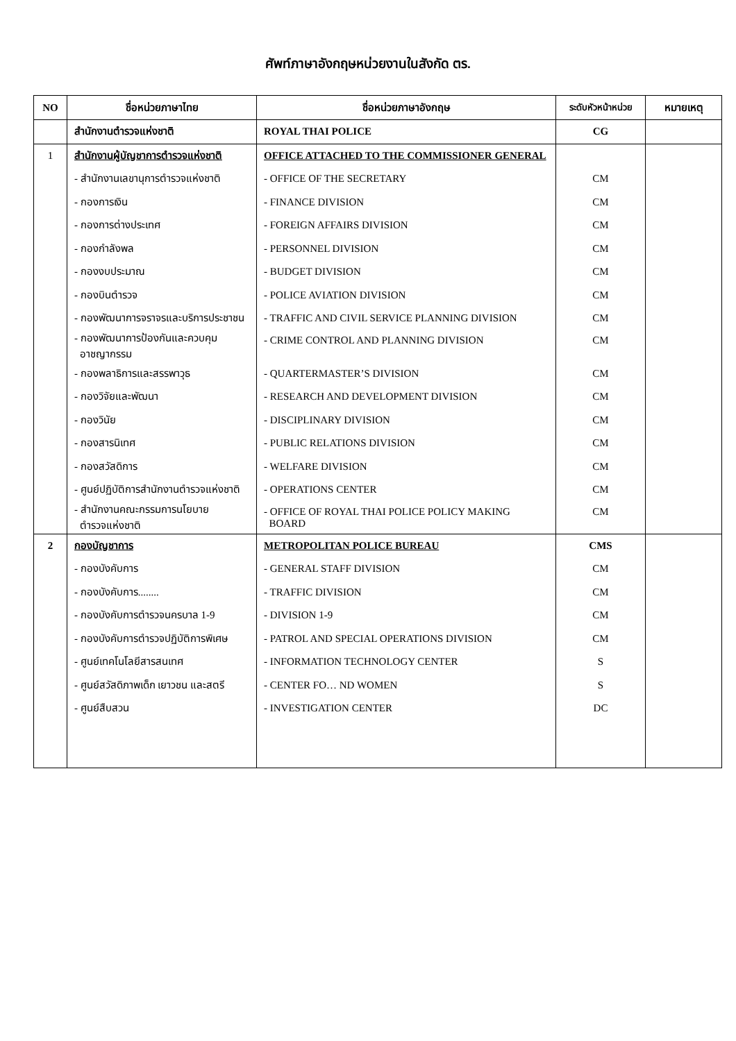ศัพท์ภาษาอังกฤษหน่วยงานในสังกัด ตร.
| NO | ชื่อหน่วยภาษาไทย | ชื่อหน่วยภาษาอังกฤษ | ระดับหัวหน้าหน่วย | หมายเหตุ |
| --- | --- | --- | --- | --- |
| | สำนักงานตำรวจแห่งชาติ | ROYAL THAI POLICE | CG | |
| 1 | สำนักงานผู้บัญชาการตำรวจแห่งชาติ | OFFICE ATTACHED TO THE COMMISSIONER GENERAL | | |
| | - สำนักงานเลขานุการตำรวจแห่งชาติ | - OFFICE OF THE SECRETARY | CM | |
| | - กองการเงิน | - FINANCE DIVISION | CM | |
| | - กองการต่างประเทศ | - FOREIGN AFFAIRS DIVISION | CM | |
| | - กองกำลังพล | - PERSONNEL DIVISION | CM | |
| | - กองงบประมาณ | - BUDGET DIVISION | CM | |
| | - กองบินตำรวจ | - POLICE AVIATION DIVISION | CM | |
| | - กองพัฒนาการจราจรและบริการประชาชน | - TRAFFIC AND CIVIL SERVICE PLANNING DIVISION | CM | |
| | - กองพัฒนาการป้องกันและควบคุม อาชญากรรม | - CRIME CONTROL AND PLANNING DIVISION | CM | |
| | - กองพลาธิการและสรรพาวุธ | - QUARTERMASTER’S DIVISION | CM | |
| | - กองวิจัยและพัฒนา | - RESEARCH AND DEVELOPMENT DIVISION | CM | |
| | - กองวินัย | - DISCIPLINARY DIVISION | CM | |
| | - กองสารนิเทศ | - PUBLIC RELATIONS DIVISION | CM | |
| | - กองสวัสดิการ | - WELFARE DIVISION | CM | |
| | - ศูนย์ปฏิบัติการสำนักงานตำรวจแห่งชาติ | - OPERATIONS CENTER | CM | |
| | - สำนักงานคณะกรรมการนโยบาย ตำรวจแห่งชาติ | - OFFICE OF ROYAL THAI POLICE POLICY MAKING BOARD | CM | |
| 2 | กองบัญชาการ | METROPOLITAN POLICE BUREAU | CMS | |
| | - กองบังคับการ | - GENERAL STAFF DIVISION | CM | |
| | - กองบังคับการ........ | - TRAFFIC DIVISION | CM | |
| | - กองบังคับการตำรวจนครบาล 1-9 | - DIVISION 1-9 | CM | |
| | - กองบังคับการตำรวจปฏิบัติการพิเศษ | - PATROL AND SPECIAL OPERATIONS DIVISION | CM | |
| | - ศูนย์เทคโนโลยีสารสนเทศ | - INFORMATION TECHNOLOGY CENTER | S | |
| | - ศูนย์สวัสดิภาพเด็ก เยาวชน และสตรี | - CENTER FO… ND WOMEN | S | |
| | - ศูนย์สืบสวน | - INVESTIGATION CENTER | DC | |